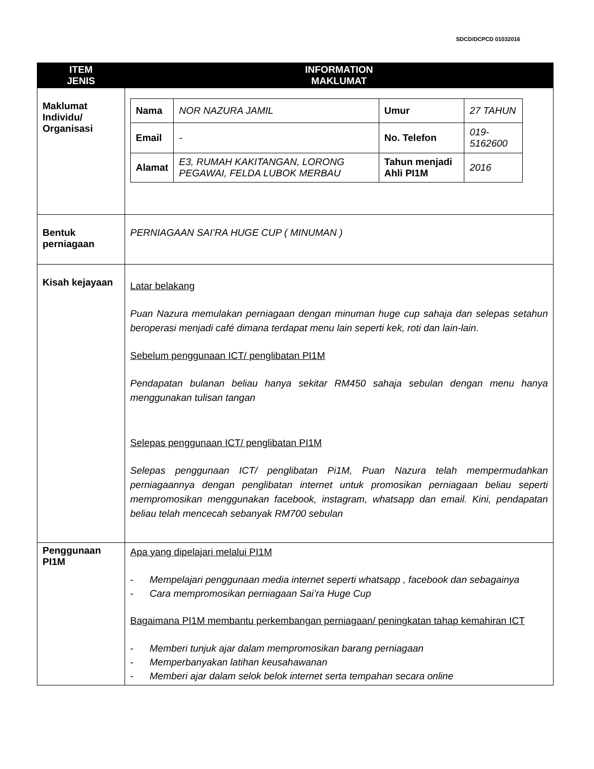SDCD/DCPCD 01032016
| ITEM JENIS | INFORMATION MAKLUMAT |
| --- | --- |
| Maklumat Individu/ Organisasi | / Nama / NOR NAZURA JAMIL / Umur / 27 TAHUN / / Email / - / No. Telefon / 019-5162600 / / Alamat / E3, RUMAH KAKITANGAN, LORONG PEGAWAI, FELDA LUBOK MERBAU / Tahun menjadi Ahli PI1M / 2016 / |
| Bentuk perniagaan | PERNIAGAAN SAI’RA HUGE CUP ( MINUMAN ) |
| Kisah kejayaan | Latar belakang Puan Nazura memulakan perniagaan dengan minuman huge cup sahaja dan selepas setahun beroperasi menjadi café dimana terdapat menu lain seperti kek, roti dan lain-lain. Sebelum penggunaan ICT/ penglibatan PI1M Pendapatan bulanan beliau hanya sekitar RM450 sahaja sebulan dengan menu hanya menggunakan tulisan tangan Selepas penggunaan ICT/ penglibatan PI1M Selepas penggunaan ICT/ penglibatan Pi1M, Puan Nazura telah mempermudahkan perniagaannya dengan penglibatan internet untuk promosikan perniagaan beliau seperti mempromosikan menggunakan facebook, instagram, whatsapp dan email. Kini, pendapatan beliau telah mencecah sebanyak RM700 sebulan |
| Penggunaan PI1M | Apa yang dipelajari melalui PI1M - Mempelajari penggunaan media internet seperti whatsapp , facebook dan sebagainya - Cara mempromosikan perniagaan Sai’ra Huge Cup Bagaimana PI1M membantu perkembangan perniagaan/ peningkatan tahap kemahiran ICT - Memberi tunjuk ajar dalam mempromosikan barang perniagaan - Memperbanyakan latihan keusahawanan - Memberi ajar dalam selok belok internet serta tempahan secara online |